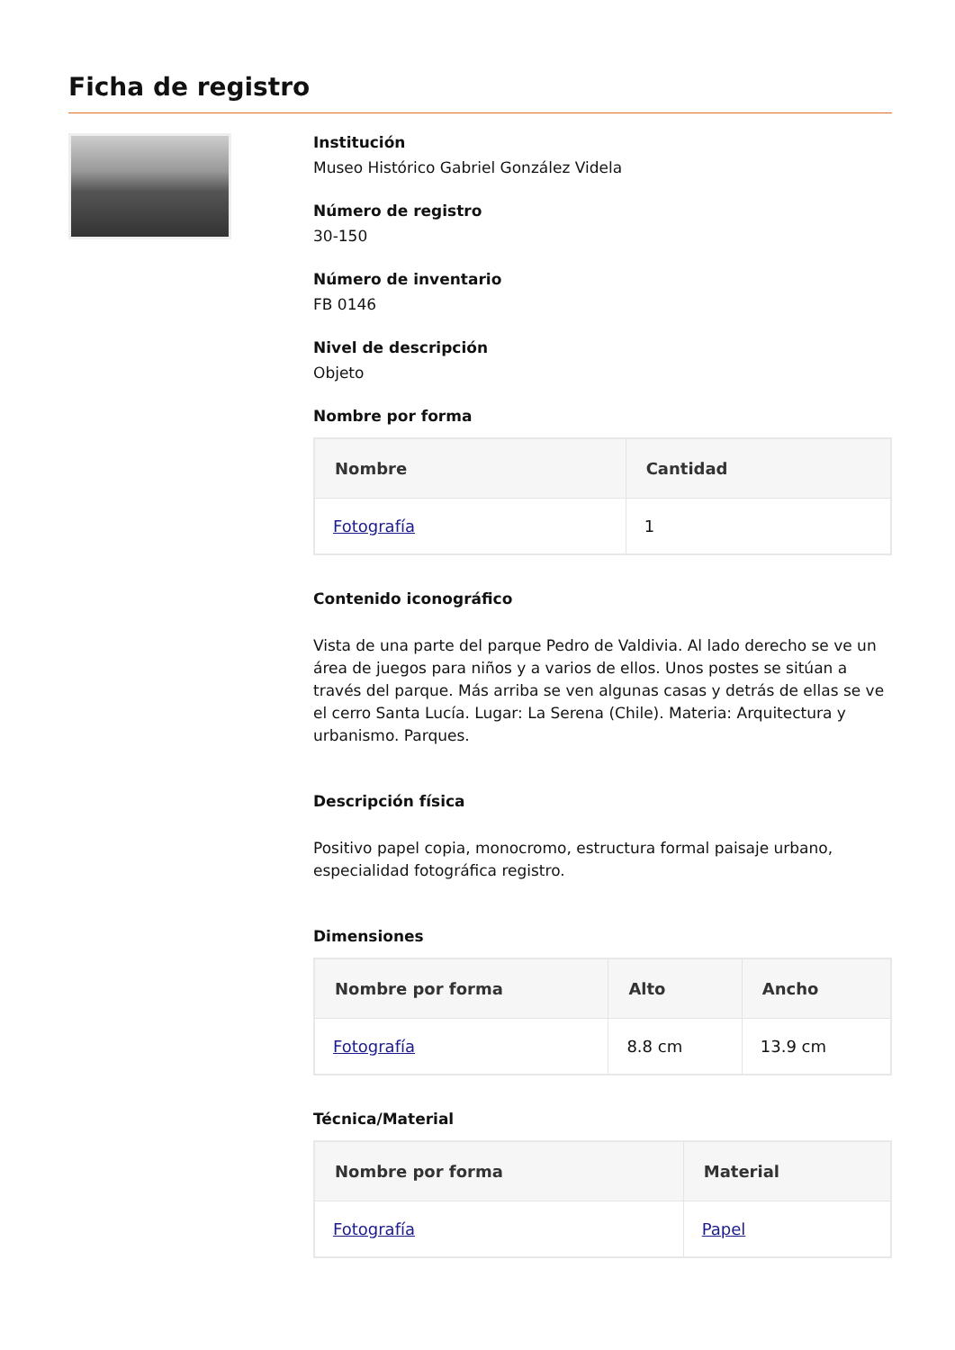Ficha de registro
Institución
Museo Histórico Gabriel González Videla
Número de registro
30-150
Número de inventario
FB 0146
Nivel de descripción
Objeto
Nombre por forma
| Nombre | Cantidad |
| --- | --- |
| Fotografía | 1 |
Contenido iconográfico
Vista de una parte del parque Pedro de Valdivia. Al lado derecho se ve un área de juegos para niños y a varios de ellos. Unos postes se sitúan a través del parque. Más arriba se ven algunas casas y detrás de ellas se ve el cerro Santa Lucía. Lugar: La Serena (Chile). Materia: Arquitectura y urbanismo. Parques.
Descripción física
Positivo papel copia, monocromo, estructura formal paisaje urbano, especialidad fotográfica registro.
Dimensiones
| Nombre por forma | Alto | Ancho |
| --- | --- | --- |
| Fotografía | 8.8 cm | 13.9 cm |
Técnica/Material
| Nombre por forma | Material |
| --- | --- |
| Fotografía | Papel |